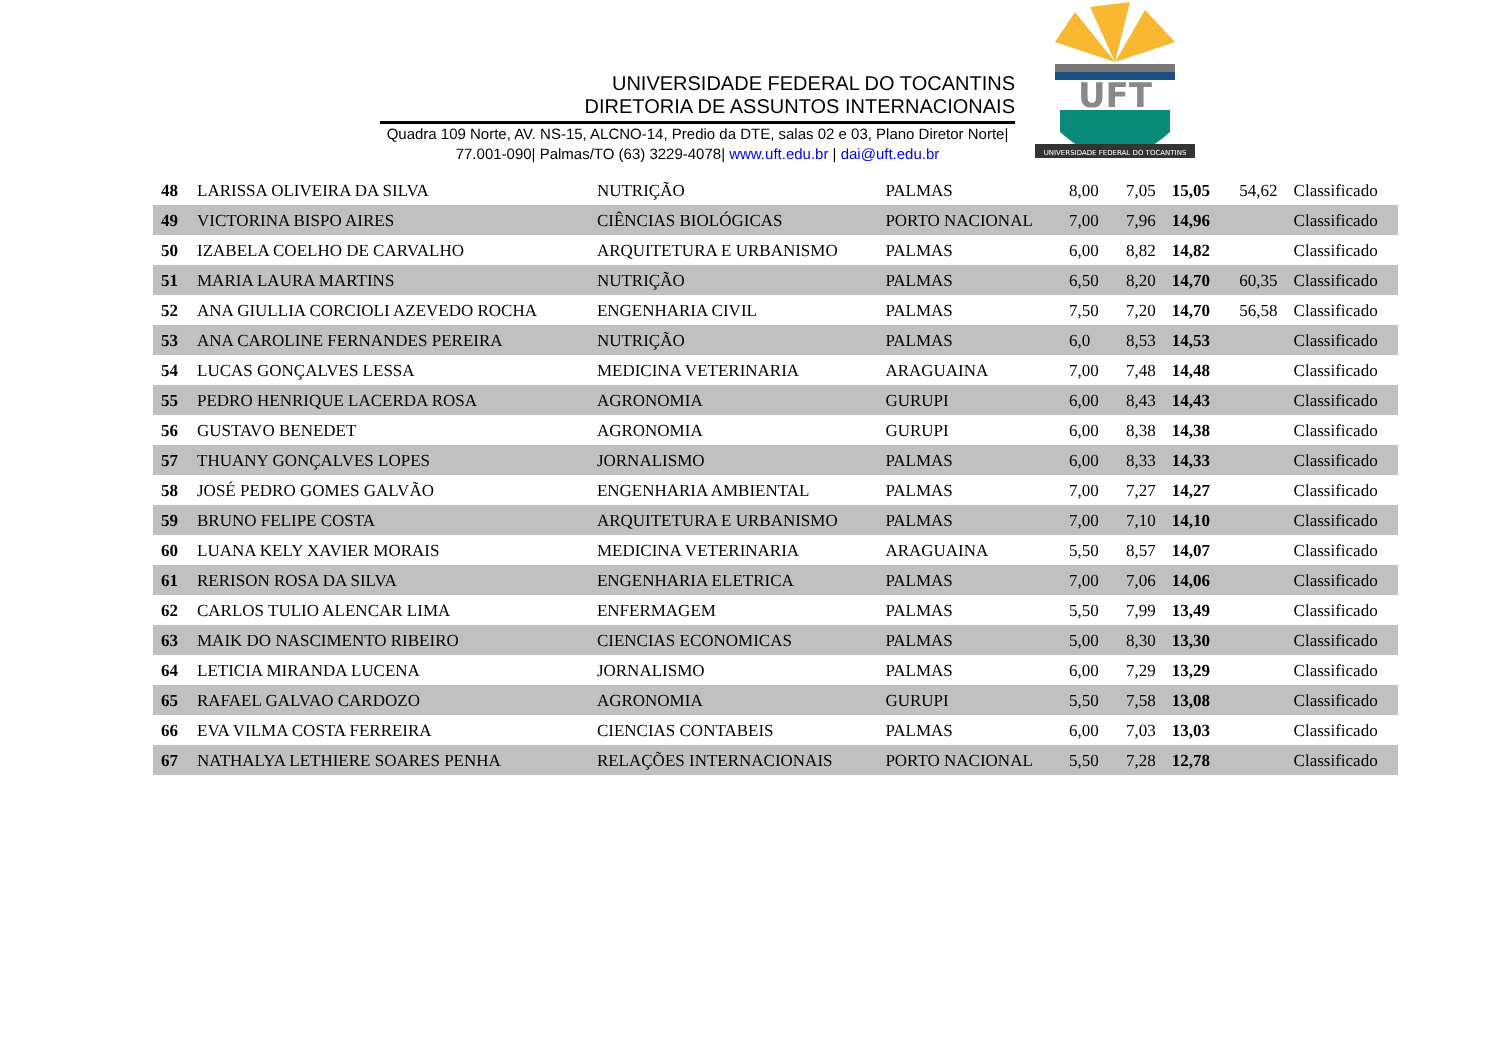UNIVERSIDADE FEDERAL DO TOCANTINS
DIRETORIA DE ASSUNTOS INTERNACIONAIS
Quadra 109 Norte, AV. NS-15, ALCNO-14, Predio da DTE, salas 02 e 03, Plano Diretor Norte|
77.001-090| Palmas/TO (63) 3229-4078| www.uft.edu.br | dai@uft.edu.br
UFT
UNIVERSIDADE FEDERAL DO TOCANTINS
| 48 | LARISSA OLIVEIRA DA SILVA | NUTRIÇÃO | PALMAS | 8,00 | 7,05 | 15,05 | 54,62 | Classificado |
| 49 | VICTORINA BISPO AIRES | CIÊNCIAS BIOLÓGICAS | PORTO NACIONAL | 7,00 | 7,96 | 14,96 | | Classificado |
| 50 | IZABELA COELHO DE CARVALHO | ARQUITETURA E URBANISMO | PALMAS | 6,00 | 8,82 | 14,82 | | Classificado |
| 51 | MARIA LAURA MARTINS | NUTRIÇÃO | PALMAS | 6,50 | 8,20 | 14,70 | 60,35 | Classificado |
| 52 | ANA GIULLIA CORCIOLI AZEVEDO ROCHA | ENGENHARIA CIVIL | PALMAS | 7,50 | 7,20 | 14,70 | 56,58 | Classificado |
| 53 | ANA CAROLINE FERNANDES PEREIRA | NUTRIÇÃO | PALMAS | 6,0 | 8,53 | 14,53 | | Classificado |
| 54 | LUCAS GONÇALVES LESSA | MEDICINA VETERINARIA | ARAGUAINA | 7,00 | 7,48 | 14,48 | | Classificado |
| 55 | PEDRO HENRIQUE LACERDA ROSA | AGRONOMIA | GURUPI | 6,00 | 8,43 | 14,43 | | Classificado |
| 56 | GUSTAVO BENEDET | AGRONOMIA | GURUPI | 6,00 | 8,38 | 14,38 | | Classificado |
| 57 | THUANY GONÇALVES LOPES | JORNALISMO | PALMAS | 6,00 | 8,33 | 14,33 | | Classificado |
| 58 | JOSÉ PEDRO GOMES GALVÃO | ENGENHARIA AMBIENTAL | PALMAS | 7,00 | 7,27 | 14,27 | | Classificado |
| 59 | BRUNO FELIPE COSTA | ARQUITETURA E URBANISMO | PALMAS | 7,00 | 7,10 | 14,10 | | Classificado |
| 60 | LUANA KELY XAVIER MORAIS | MEDICINA VETERINARIA | ARAGUAINA | 5,50 | 8,57 | 14,07 | | Classificado |
| 61 | RERISON ROSA DA SILVA | ENGENHARIA ELETRICA | PALMAS | 7,00 | 7,06 | 14,06 | | Classificado |
| 62 | CARLOS TULIO ALENCAR LIMA | ENFERMAGEM | PALMAS | 5,50 | 7,99 | 13,49 | | Classificado |
| 63 | MAIK DO NASCIMENTO RIBEIRO | CIENCIAS ECONOMICAS | PALMAS | 5,00 | 8,30 | 13,30 | | Classificado |
| 64 | LETICIA MIRANDA LUCENA | JORNALISMO | PALMAS | 6,00 | 7,29 | 13,29 | | Classificado |
| 65 | RAFAEL GALVAO CARDOZO | AGRONOMIA | GURUPI | 5,50 | 7,58 | 13,08 | | Classificado |
| 66 | EVA VILMA COSTA FERREIRA | CIENCIAS CONTABEIS | PALMAS | 6,00 | 7,03 | 13,03 | | Classificado |
| 67 | NATHALYA LETHIERE SOARES PENHA | RELAÇÕES INTERNACIONAIS | PORTO NACIONAL | 5,50 | 7,28 | 12,78 | | Classificado |